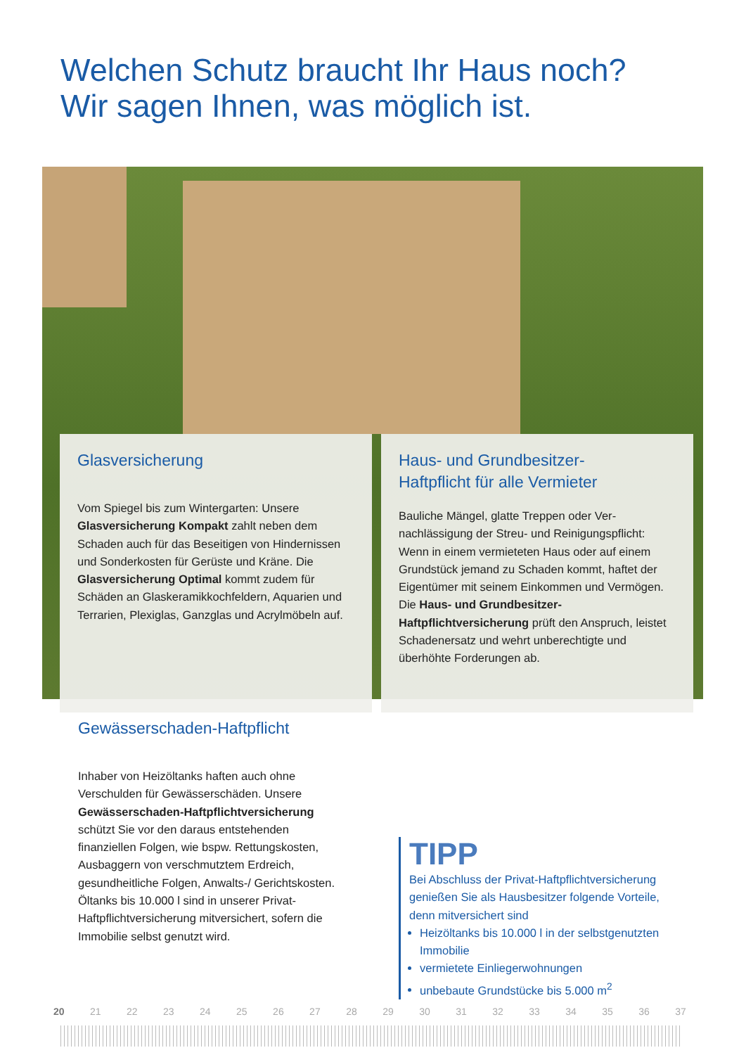Welchen Schutz braucht Ihr Haus noch?
Wir sagen Ihnen, was möglich ist.
Glasversicherung
Vom Spiegel bis zum Wintergarten: Unsere Glasversicherung Kompakt zahlt neben dem Schaden auch für das Beseitigen von Hindernissen und Sonderkosten für Gerüste und Kräne. Die Glasversicherung Optimal kommt zudem für Schäden an Glaskeramik­kochfeldern, Aquarien und Terrarien, Plexiglas, Ganzglas und Acrylmöbeln auf.
Haus- und Grundbesitzer-
Haftpflicht für alle Vermieter
Bauliche Mängel, glatte Treppen oder Ver­nachlässigung der Streu- und Reinigungs­pflicht: Wenn in einem vermieteten Haus oder auf einem Grundstück jemand zu Schaden kommt, haftet der Eigentümer mit seinem Einkommen und Vermögen. Die Haus- und Grundbesitzer-Haftpflichtversicherung prüft den Anspruch, leistet Schadenersatz und wehrt unberechtigte und überhöhte Forderun­gen ab.
Gewässerschaden-Haftpflicht
Inhaber von Heizöltanks haften auch ohne Verschulden für Gewässerschäden. Unsere Gewässerschaden-Haftpflichtversiche­rung schützt Sie vor den daraus entstehen­den finanziellen Folgen, wie bspw. Rettungs­kosten, Ausbaggern von verschmutztem Erdreich, gesundheitliche Folgen, Anwalts-/ Gerichtskosten. Öltanks bis 10.000 l sind in unserer Privat-Haftpflichtversicherung mitversichert, sofern die Immobilie selbst genutzt wird.
TIPP
Bei Abschluss der Privat-Haftpflichtversiche­rung genießen Sie als Hausbesitzer folgende Vorteile, denn mitversichert sind
Heizöltanks bis 10.000 l in der selbst­genutzten Immobilie
vermietete Einliegerwohnungen
unbebaute Grundstücke bis 5.000 m<sup>2</sup>
20 21 22 23 24 25 26 27 28 29 30 31 32 33 34 35 36 37